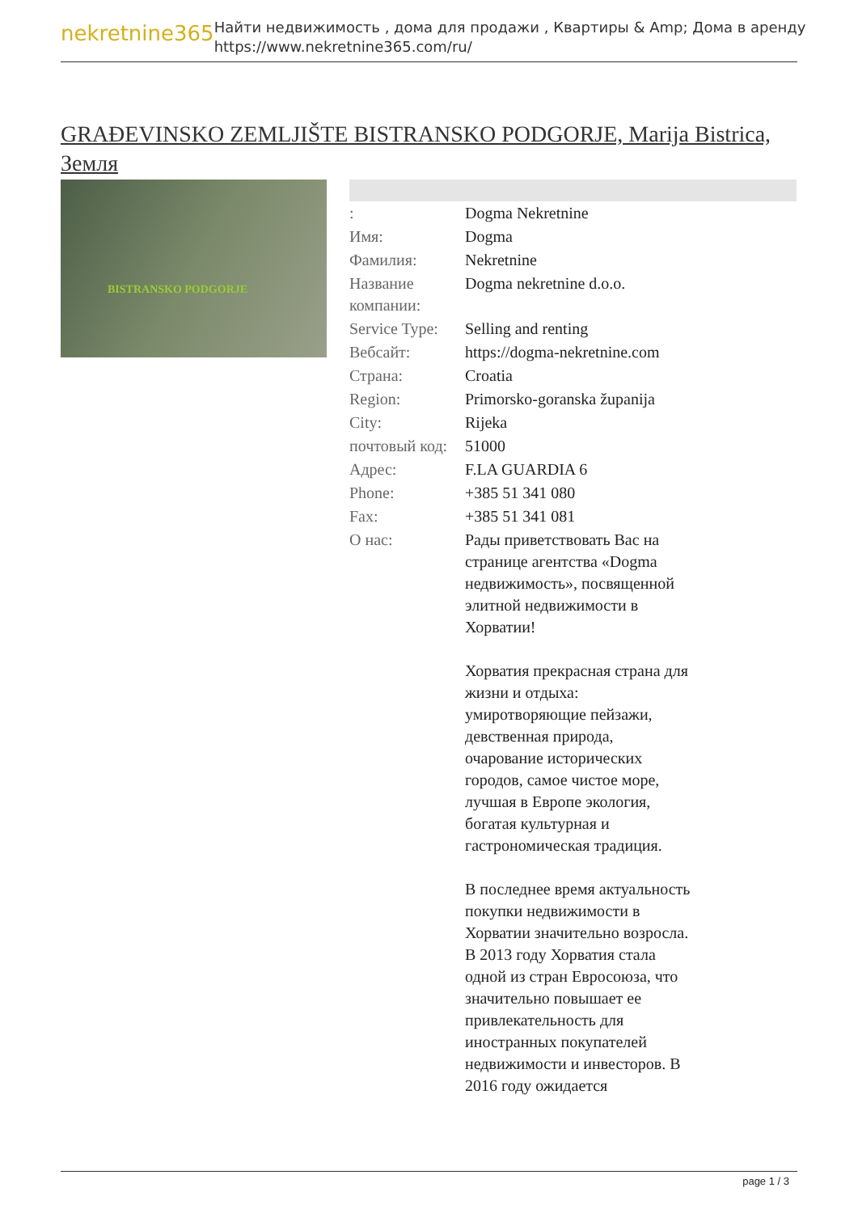nekretnine365
Найти недвижимость , дома для продажи , Квартиры & Amp; Дома в аренду
https://www.nekretnine365.com/ru/
GRAĐEVINSKO ZEMLJIŠTE BISTRANSKO PODGORJE, Marija Bistrica, Земля
BISTRANSKO PODGORJE
| : | Dogma Nekretnine |
| Имя: | Dogma |
| Фамилия: | Nekretnine |
| Название компании: | Dogma nekretnine d.o.o. |
| Service Type: | Selling and renting |
| Вебсайт: | https://dogma-nekretnine.com |
| Страна: | Croatia |
| Region: | Primorsko-goranska županija |
| City: | Rijeka |
| почтовый код: | 51000 |
| Адрес: | F.LA GUARDIA 6 |
| Phone: | +385 51 341 080 |
| Fax: | +385 51 341 081 |
| О нас: | Рады приветствовать Вас на странице агентства «Dogma недвижимость», посвященной элитной недвижимости в Хорватии! Хорватия прекрасная страна для жизни и отдыха: умиротворяющие пейзажи, девственная природа, очарование исторических городов, самое чистое море, лучшая в Европе экология, богатая культурная и гастрономическая традиция. В последнее время актуальность покупки недвижимости в Хорватии значительно возросла. В 2013 году Хорватия стала одной из стран Евросоюза, что значительно повышает ее привлекательность для иностранных покупателей недвижимости и инвесторов. В 2016 году ожидается |
page 1 / 3